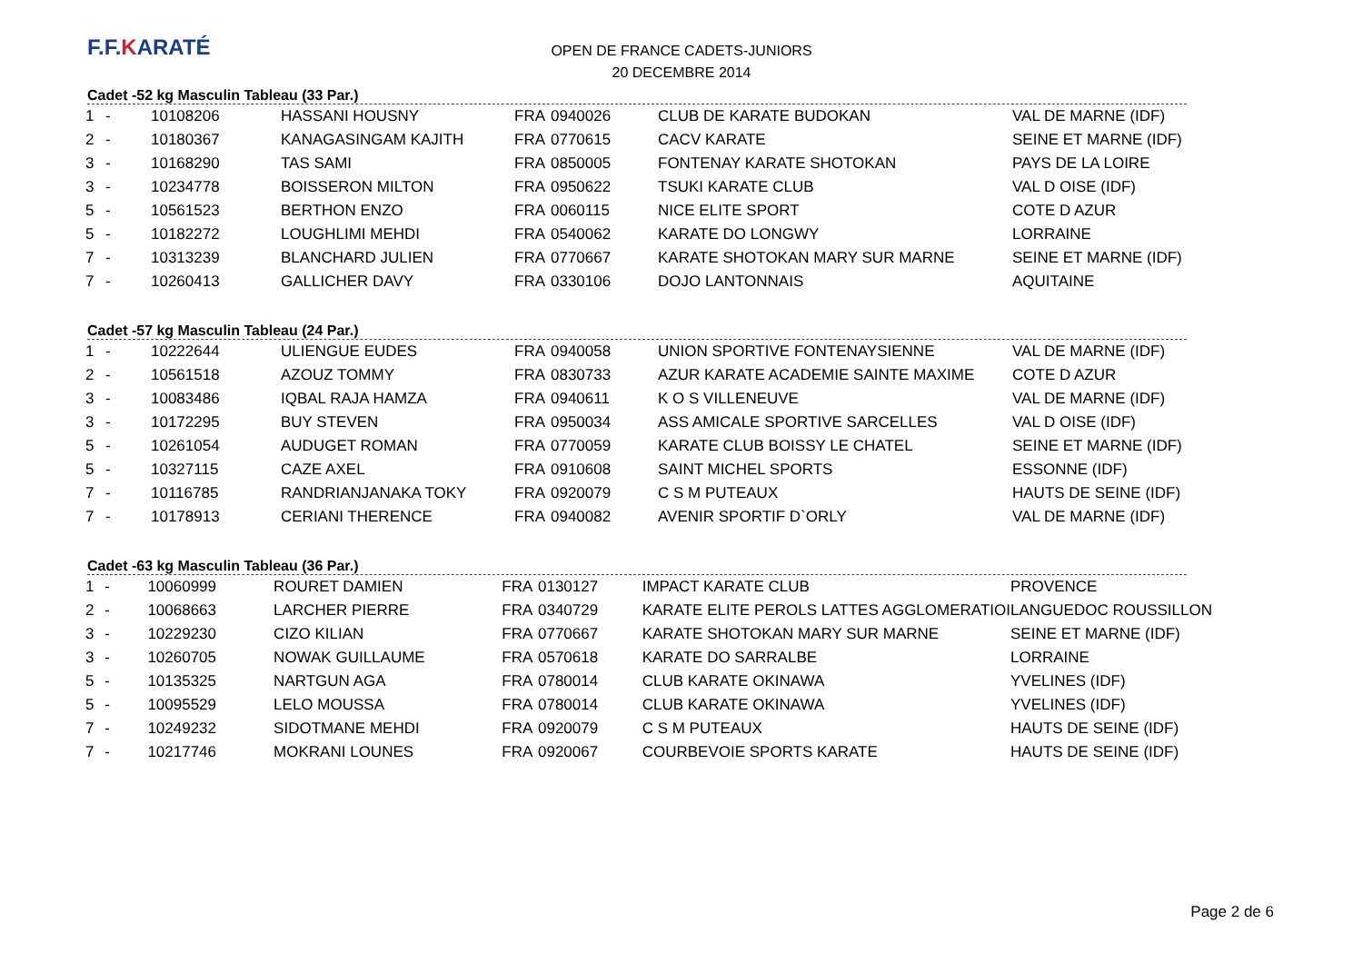F.F.KARATÉ
OPEN DE FRANCE CADETS-JUNIORS
20 DECEMBRE 2014
Cadet -52 kg Masculin Tableau (33 Par.)
| 1 | - | 10108206 | HASSANI HOUSNY | FRA | 0940026 | CLUB DE KARATE BUDOKAN | VAL DE MARNE (IDF) |
| 2 | - | 10180367 | KANAGASINGAM KAJITH | FRA | 0770615 | CACV KARATE | SEINE ET MARNE (IDF) |
| 3 | - | 10168290 | TAS SAMI | FRA | 0850005 | FONTENAY KARATE SHOTOKAN | PAYS DE LA LOIRE |
| 3 | - | 10234778 | BOISSERON MILTON | FRA | 0950622 | TSUKI KARATE CLUB | VAL D OISE (IDF) |
| 5 | - | 10561523 | BERTHON ENZO | FRA | 0060115 | NICE ELITE SPORT | COTE D AZUR |
| 5 | - | 10182272 | LOUGHLIMI MEHDI | FRA | 0540062 | KARATE DO LONGWY | LORRAINE |
| 7 | - | 10313239 | BLANCHARD JULIEN | FRA | 0770667 | KARATE SHOTOKAN MARY SUR MARNE | SEINE ET MARNE (IDF) |
| 7 | - | 10260413 | GALLICHER DAVY | FRA | 0330106 | DOJO LANTONNAIS | AQUITAINE |
Cadet -57 kg Masculin Tableau (24 Par.)
| 1 | - | 10222644 | ULIENGUE EUDES | FRA | 0940058 | UNION SPORTIVE FONTENAYSIENNE | VAL DE MARNE (IDF) |
| 2 | - | 10561518 | AZOUZ TOMMY | FRA | 0830733 | AZUR KARATE ACADEMIE SAINTE MAXIME | COTE D AZUR |
| 3 | - | 10083486 | IQBAL RAJA HAMZA | FRA | 0940611 | K O S VILLENEUVE | VAL DE MARNE (IDF) |
| 3 | - | 10172295 | BUY STEVEN | FRA | 0950034 | ASS AMICALE SPORTIVE SARCELLES | VAL D OISE (IDF) |
| 5 | - | 10261054 | AUDUGET ROMAN | FRA | 0770059 | KARATE CLUB BOISSY LE CHATEL | SEINE ET MARNE (IDF) |
| 5 | - | 10327115 | CAZE AXEL | FRA | 0910608 | SAINT MICHEL SPORTS | ESSONNE (IDF) |
| 7 | - | 10116785 | RANDRIANJANAKA TOKY | FRA | 0920079 | C S M PUTEAUX | HAUTS DE SEINE (IDF) |
| 7 | - | 10178913 | CERIANI THERENCE | FRA | 0940082 | AVENIR SPORTIF D`ORLY | VAL DE MARNE (IDF) |
Cadet -63 kg Masculin Tableau (36 Par.)
| 1 | - | 10060999 | ROURET DAMIEN | FRA | 0130127 | IMPACT KARATE CLUB | PROVENCE |
| 2 | - | 10068663 | LARCHER PIERRE | FRA | 0340729 | KARATE ELITE PEROLS LATTES AGGLOMERATIOI | LANGUEDOC ROUSSILLON |
| 3 | - | 10229230 | CIZO KILIAN | FRA | 0770667 | KARATE SHOTOKAN MARY SUR MARNE | SEINE ET MARNE (IDF) |
| 3 | - | 10260705 | NOWAK GUILLAUME | FRA | 0570618 | KARATE DO SARRALBE | LORRAINE |
| 5 | - | 10135325 | NARTGUN AGA | FRA | 0780014 | CLUB KARATE OKINAWA | YVELINES (IDF) |
| 5 | - | 10095529 | LELO MOUSSA | FRA | 0780014 | CLUB KARATE OKINAWA | YVELINES (IDF) |
| 7 | - | 10249232 | SIDOTMANE MEHDI | FRA | 0920079 | C S M PUTEAUX | HAUTS DE SEINE (IDF) |
| 7 | - | 10217746 | MOKRANI LOUNES | FRA | 0920067 | COURBEVOIE SPORTS KARATE | HAUTS DE SEINE (IDF) |
Page 2 de 6